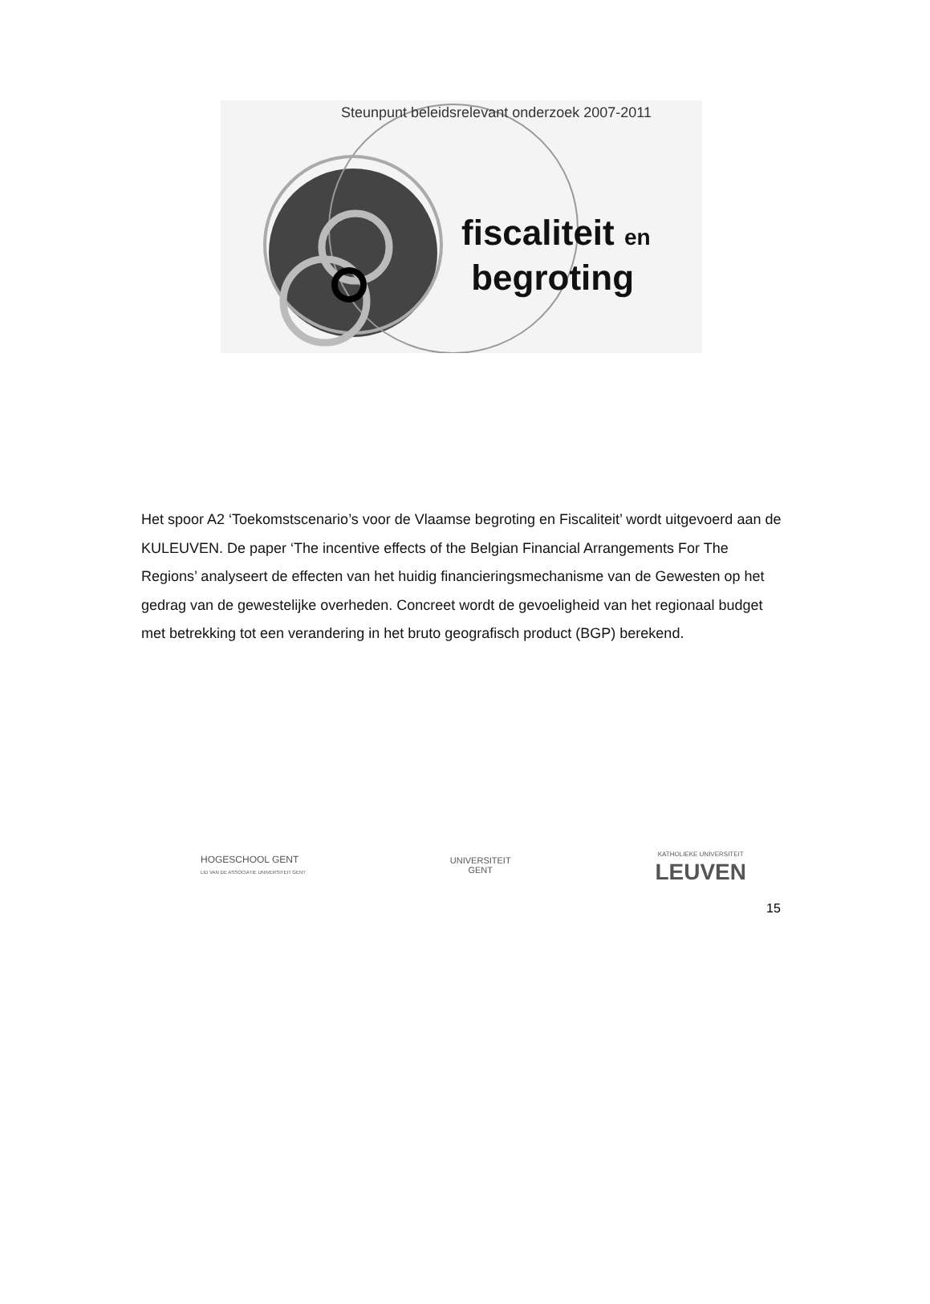Steunpunt beleidsrelevant onderzoek 2007-2011
fiscaliteit en
begroting
Het spoor A2 ‘Toekomstscenario’s voor de Vlaamse begroting en Fiscaliteit’ wordt uitgevoerd aan de KULEUVEN. De paper ‘The incentive effects of the Belgian Financial Arrangements For The Regions’ analyseert de effecten van het huidig financieringsmechanisme van de Gewesten op het gedrag van de gewestelijke overheden. Concreet wordt de gevoeligheid van het regionaal budget met betrekking tot een verandering in het bruto geografisch product (BGP) berekend.
HOGESCHOOL GENT
LID VAN DE ASSOCIATIE UNIVERSITEIT GENT
UNIVERSITEIT
GENT
KATHOLIEKE UNIVERSITEIT
LEUVEN
15